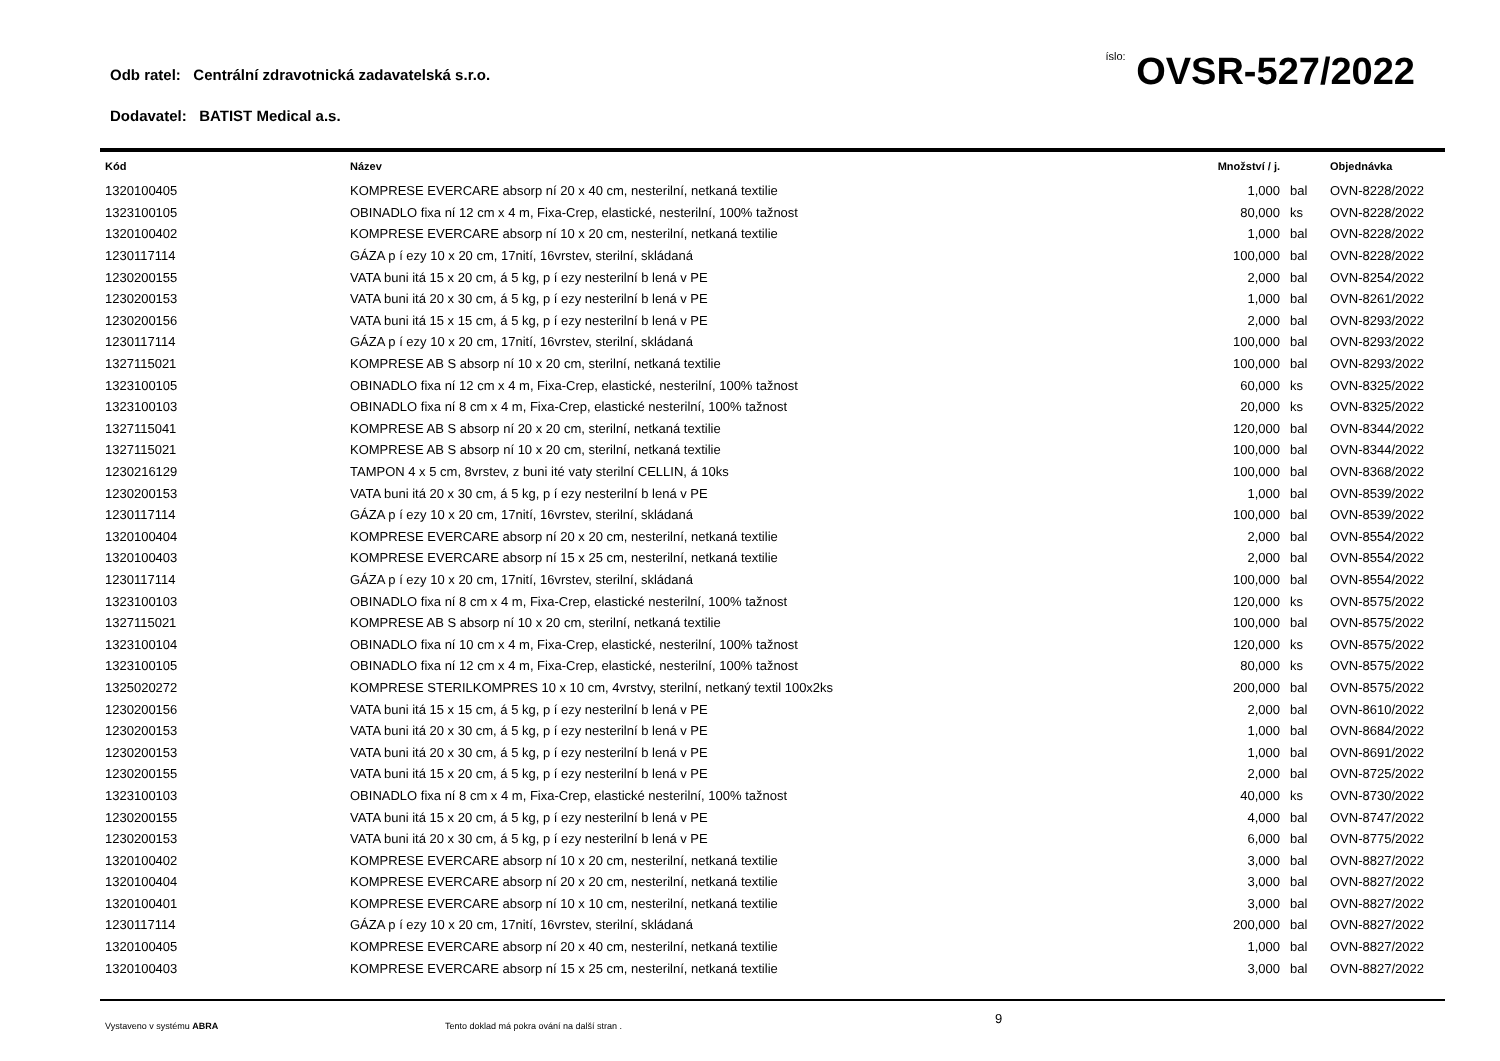Odb ratel: Centrální zdravotnická zadavatelská s.r.o.
íslo: OVSR-527/2022
Dodavatel: BATIST Medical a.s.
| Kód | Název | Množství / j. | | Objednávka |
| --- | --- | --- | --- | --- |
| 1320100405 | KOMPRESE EVERCARE absorp ní 20 x 40 cm, nesterilní, netkaná textilie | 1,000 | bal | OVN-8228/2022 |
| 1323100105 | OBINADLO fixa ní 12 cm x 4 m, Fixa-Crep, elastické, nesterilní, 100% tažnost | 80,000 | ks | OVN-8228/2022 |
| 1320100402 | KOMPRESE EVERCARE absorp ní 10 x 20 cm, nesterilní, netkaná textilie | 1,000 | bal | OVN-8228/2022 |
| 1230117114 | GÁZA p í ezy 10 x 20 cm, 17nití, 16vrstev, sterilní, skládaná | 100,000 | bal | OVN-8228/2022 |
| 1230200155 | VATA buni itá 15 x 20 cm, á 5 kg, p í ezy nesterilní b lená v PE | 2,000 | bal | OVN-8254/2022 |
| 1230200153 | VATA buni itá 20 x 30 cm, á 5 kg, p í ezy nesterilní b lená v PE | 1,000 | bal | OVN-8261/2022 |
| 1230200156 | VATA buni itá 15 x 15 cm, á 5 kg, p í ezy nesterilní b lená v PE | 2,000 | bal | OVN-8293/2022 |
| 1230117114 | GÁZA p í ezy 10 x 20 cm, 17nití, 16vrstev, sterilní, skládaná | 100,000 | bal | OVN-8293/2022 |
| 1327115021 | KOMPRESE AB S absorp ní 10 x 20 cm, sterilní, netkaná textilie | 100,000 | bal | OVN-8293/2022 |
| 1323100105 | OBINADLO fixa ní 12 cm x 4 m, Fixa-Crep, elastické, nesterilní, 100% tažnost | 60,000 | ks | OVN-8325/2022 |
| 1323100103 | OBINADLO fixa ní 8 cm x 4 m, Fixa-Crep, elastické nesterilní, 100% tažnost | 20,000 | ks | OVN-8325/2022 |
| 1327115041 | KOMPRESE AB S absorp ní 20 x 20 cm, sterilní, netkaná textilie | 120,000 | bal | OVN-8344/2022 |
| 1327115021 | KOMPRESE AB S absorp ní 10 x 20 cm, sterilní, netkaná textilie | 100,000 | bal | OVN-8344/2022 |
| 1230216129 | TAMPON 4 x 5 cm, 8vrstev, z buni ité vaty sterilní CELLIN, á 10ks | 100,000 | bal | OVN-8368/2022 |
| 1230200153 | VATA buni itá 20 x 30 cm, á 5 kg, p í ezy nesterilní b lená v PE | 1,000 | bal | OVN-8539/2022 |
| 1230117114 | GÁZA p í ezy 10 x 20 cm, 17nití, 16vrstev, sterilní, skládaná | 100,000 | bal | OVN-8539/2022 |
| 1320100404 | KOMPRESE EVERCARE absorp ní 20 x 20 cm, nesterilní, netkaná textilie | 2,000 | bal | OVN-8554/2022 |
| 1320100403 | KOMPRESE EVERCARE absorp ní 15 x 25 cm, nesterilní, netkaná textilie | 2,000 | bal | OVN-8554/2022 |
| 1230117114 | GÁZA p í ezy 10 x 20 cm, 17nití, 16vrstev, sterilní, skládaná | 100,000 | bal | OVN-8554/2022 |
| 1323100103 | OBINADLO fixa ní 8 cm x 4 m, Fixa-Crep, elastické nesterilní, 100% tažnost | 120,000 | ks | OVN-8575/2022 |
| 1327115021 | KOMPRESE AB S absorp ní 10 x 20 cm, sterilní, netkaná textilie | 100,000 | bal | OVN-8575/2022 |
| 1323100104 | OBINADLO fixa ní 10 cm x 4 m, Fixa-Crep, elastické, nesterilní, 100% tažnost | 120,000 | ks | OVN-8575/2022 |
| 1323100105 | OBINADLO fixa ní 12 cm x 4 m, Fixa-Crep, elastické, nesterilní, 100% tažnost | 80,000 | ks | OVN-8575/2022 |
| 1325020272 | KOMPRESE STERILKOMPRES 10 x 10 cm, 4vrstvy, sterilní, netkaný textil 100x2ks | 200,000 | bal | OVN-8575/2022 |
| 1230200156 | VATA buni itá 15 x 15 cm, á 5 kg, p í ezy nesterilní b lená v PE | 2,000 | bal | OVN-8610/2022 |
| 1230200153 | VATA buni itá 20 x 30 cm, á 5 kg, p í ezy nesterilní b lená v PE | 1,000 | bal | OVN-8684/2022 |
| 1230200153 | VATA buni itá 20 x 30 cm, á 5 kg, p í ezy nesterilní b lená v PE | 1,000 | bal | OVN-8691/2022 |
| 1230200155 | VATA buni itá 15 x 20 cm, á 5 kg, p í ezy nesterilní b lená v PE | 2,000 | bal | OVN-8725/2022 |
| 1323100103 | OBINADLO fixa ní 8 cm x 4 m, Fixa-Crep, elastické nesterilní, 100% tažnost | 40,000 | ks | OVN-8730/2022 |
| 1230200155 | VATA buni itá 15 x 20 cm, á 5 kg, p í ezy nesterilní b lená v PE | 4,000 | bal | OVN-8747/2022 |
| 1230200153 | VATA buni itá 20 x 30 cm, á 5 kg, p í ezy nesterilní b lená v PE | 6,000 | bal | OVN-8775/2022 |
| 1320100402 | KOMPRESE EVERCARE absorp ní 10 x 20 cm, nesterilní, netkaná textilie | 3,000 | bal | OVN-8827/2022 |
| 1320100404 | KOMPRESE EVERCARE absorp ní 20 x 20 cm, nesterilní, netkaná textilie | 3,000 | bal | OVN-8827/2022 |
| 1320100401 | KOMPRESE EVERCARE absorp ní 10 x 10 cm, nesterilní, netkaná textilie | 3,000 | bal | OVN-8827/2022 |
| 1230117114 | GÁZA p í ezy 10 x 20 cm, 17nití, 16vrstev, sterilní, skládaná | 200,000 | bal | OVN-8827/2022 |
| 1320100405 | KOMPRESE EVERCARE absorp ní 20 x 40 cm, nesterilní, netkaná textilie | 1,000 | bal | OVN-8827/2022 |
| 1320100403 | KOMPRESE EVERCARE absorp ní 15 x 25 cm, nesterilní, netkaná textilie | 3,000 | bal | OVN-8827/2022 |
Vystaveno v systému ABRA Tento doklad má pokra ování na další stran .
9